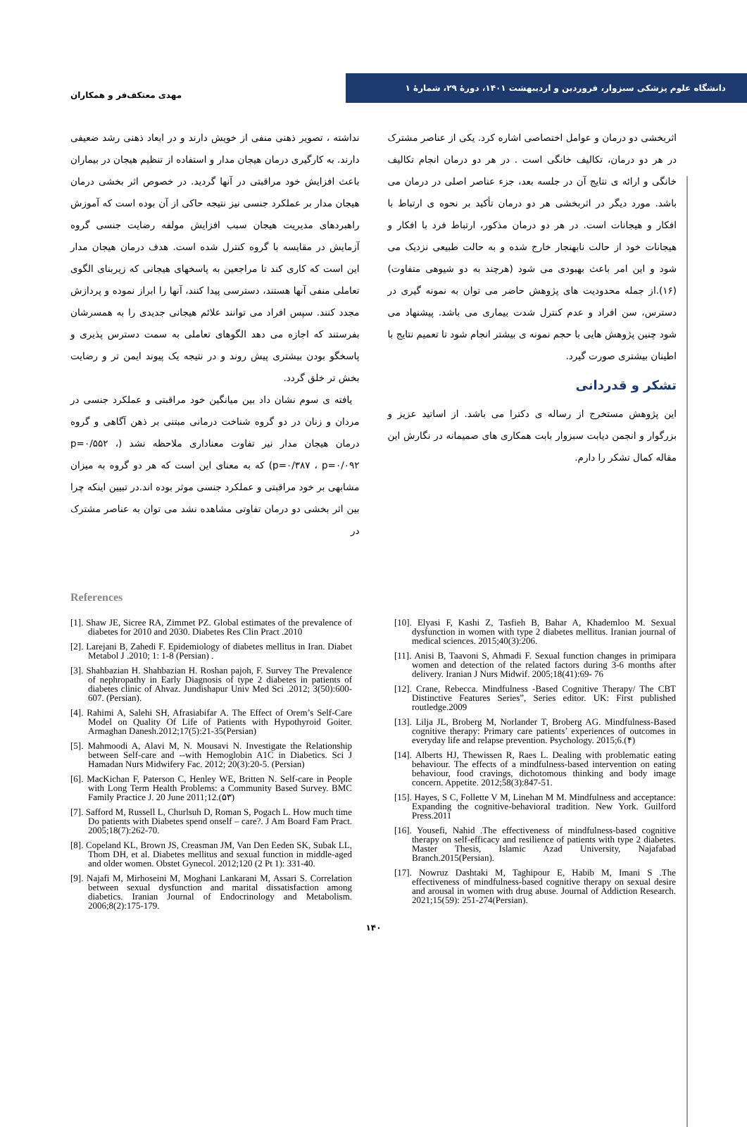مهدی معتکف‌فر و همکاران
دانشگاه علوم پزشکی سبزوار، فروردین و اردیبهشت ۱۴۰۱، دورهٔ ۲۹، شمارهٔ ۱
نداشته ، تصویر ذهنی منفی از خویش دارند و در ابعاد ذهنی رشد ضعیفی دارند. به کارگیری درمان هیجان مدار و استفاده از تنظیم هیجان در بیماران باعث افزایش خود مراقبتی در آنها گردید. در خصوص اثر بخشی درمان هیجان مدار بر عملکرد جنسی نیز نتیجه حاکی از آن بوده است که آموزش راهبردهای مدیریت هیجان سبب افزایش مولفه رضایت جنسی گروه آزمایش در مقایسه با گروه کنترل شده است. هدف درمان هیجان مدار این است که کاری کند تا مراجعین به پاسخهای هیجانی که زیربنای الگوی تعاملی منفی آنها هستند، دسترسی پیدا کنند، آنها را ابراز نموده و پردازش مجدد کنند. سپس افراد می توانند علائم هیجانی جدیدی را به همسرشان بفرستند که اجازه می دهد الگوهای تعاملی به سمت دسترس پذیری و پاسخگو بودن بیشتری پیش روند و در نتیجه یک پیوند ایمن تر و رضایت بخش تر خلق گردد.
یافته ی سوم نشان داد بین میانگین خود مراقبتی و عملکرد جنسی در مردان و زنان در دو گروه شناخت درمانی مبتنی بر ذهن آگاهی و گروه درمان هیجان مدار نیر تفاوت معناداری ملاحظه نشد (p=۰/۵۵۲ ، p=۰/۳۸۷ ، p=۰/۰۹۲) که به معنای این است که هر دو گروه به میزان مشابهی بر خود مراقبتی و عملکرد جنسی موثر بوده اند.در تبیین اینکه چرا بین اثر بخشی دو درمان تفاوتی مشاهده نشد می توان به عناصر مشترک در
اثربخشی دو درمان و عوامل اختصاصی اشاره کرد. یکی از عناصر مشترک در هر دو درمان، تکالیف خانگی است . در هر دو درمان انجام تکالیف خانگی و ارائه ی نتایج آن در جلسه بعد، جزء عناصر اصلی در درمان می باشد. مورد دیگر در اثربخشی هر دو درمان تأکید بر نحوه ی ارتباط با افکار و هیجانات است. در هر دو درمان مذکور، ارتباط فرد با افکار و هیجانات خود از حالت نابهنجار خارج شده و به حالت طبیعی نزدیک می شود و این امر باعث بهبودی می شود (هرچند به دو شیوهی متفاوت) (۱۶).از جمله محدودیت های پژوهش حاضر می توان به نمونه گیری در دسترس، سن افراد و عدم کنترل شدت بیماری می باشد. پیشنهاد می شود چنین پژوهش هایی با حجم نمونه ی بیشتر انجام شود تا تعمیم نتایج با اطینان بیشتری صورت گیرد.
تشکر و قدردانی
این پژوهش مستخرج از رساله ی دکترا می باشد. از اساتید عزیز و بزرگوار و انجمن دیابت سبزوار بابت همکاری های صمیمانه در نگارش این مقاله کمال تشکر را دارم.
References
[1]. Shaw JE, Sicree RA, Zimmet PZ. Global estimates of the prevalence of diabetes for 2010 and 2030. Diabetes Res Clin Pract .2010
[2]. Larejani B, Zahedi F. Epidemiology of diabetes mellitus in Iran. Diabet Metabol J .2010; 1: 1-8 (Persian) .
[3]. Shahbazian H. Shahbazian H. Roshan pajoh, F. Survey The Prevalence of nephropathy in Early Diagnosis of type 2 diabetes in patients of diabetes clinic of Ahvaz. Jundishapur Univ Med Sci .2012; 3(50):600- 607. (Persian).
[4]. Rahimi A, Salehi SH, Afrasiabifar A. The Effect of Orem’s Self-Care Model on Quality Of Life of Patients with Hypothyroid Goiter. Armaghan Danesh.2012;17(5):21-35(Persian)
[5]. Mahmoodi A, Alavi M, N. Mousavi N. Investigate the Relationship between Self-care and --with Hemoglobin A1C in Diabetics. Sci J Hamadan Nurs Midwifery Fac. 2012; 20(3):20-5. (Persian)
[6]. MacKichan F, Paterson C, Henley WE, Britten N. Self-care in People with Long Term Health Problems: a Community Based Survey. BMC Family Practice J. 20 June 2011;12.(۵۳)
[7]. Safford M, Russell L, Churlsuh D, Roman S, Pogach L. How much time Do patients with Diabetes spend onself – care?. J Am Board Fam Pract. 2005;18(7):262-70.
[8]. Copeland KL, Brown JS, Creasman JM, Van Den Eeden SK, Subak LL, Thom DH, et al. Diabetes mellitus and sexual function in middle-aged and older women. Obstet Gynecol. 2012;120 (2 Pt 1): 331-40.
[9]. Najafi M, Mirhoseini M, Moghani Lankarani M, Assari S. Correlation between sexual dysfunction and marital dissatisfaction among diabetics. Iranian Journal of Endocrinology and Metabolism. 2006;8(2):175-179.
[10]. Elyasi F, Kashi Z, Tasfieh B, Bahar A, Khademloo M. Sexual dysfunction in women with type 2 diabetes mellitus. Iranian journal of medical sciences. 2015;40(3):206.
[11]. Anisi B, Taavoni S, Ahmadi F. Sexual function changes in primipara women and detection of the related factors during 3-6 months after delivery. Iranian J Nurs Midwif. 2005;18(41):69- 76
[12]. Crane, Rebecca. Mindfulness -Based Cognitive Therapy/ The CBT Distinctive Features Series”, Series editor. UK: First published routledge.2009
[13]. Lilja JL, Broberg M, Norlander T, Broberg AG. Mindfulness-Based cognitive therapy: Primary care patients’ experiences of outcomes in everyday life and relapse prevention. Psychology. 2015;6.(۴)
[14]. Alberts HJ, Thewissen R, Raes L. Dealing with problematic eating behaviour. The effects of a mindfulness-based intervention on eating behaviour, food cravings, dichotomous thinking and body image concern. Appetite. 2012;58(3):847-51.
[15]. Hayes, S C, Follette V M, Linehan M M. Mindfulness and acceptance: Expanding the cognitive-behavioral tradition. New York. Guilford Press.2011
[16]. Yousefi, Nahid .The effectiveness of mindfulness-based cognitive therapy on self-efficacy and resilience of patients with type 2 diabetes. Master Thesis, Islamic Azad University, Najafabad Branch.2015(Persian).
[17]. Nowruz Dashtaki M, Taghipour E, Habib M, Imani S .The effectiveness of mindfulness-based cognitive therapy on sexual desire and arousal in women with drug abuse. Journal of Addiction Research. 2021;15(59): 251-274(Persian).
۱۴۰